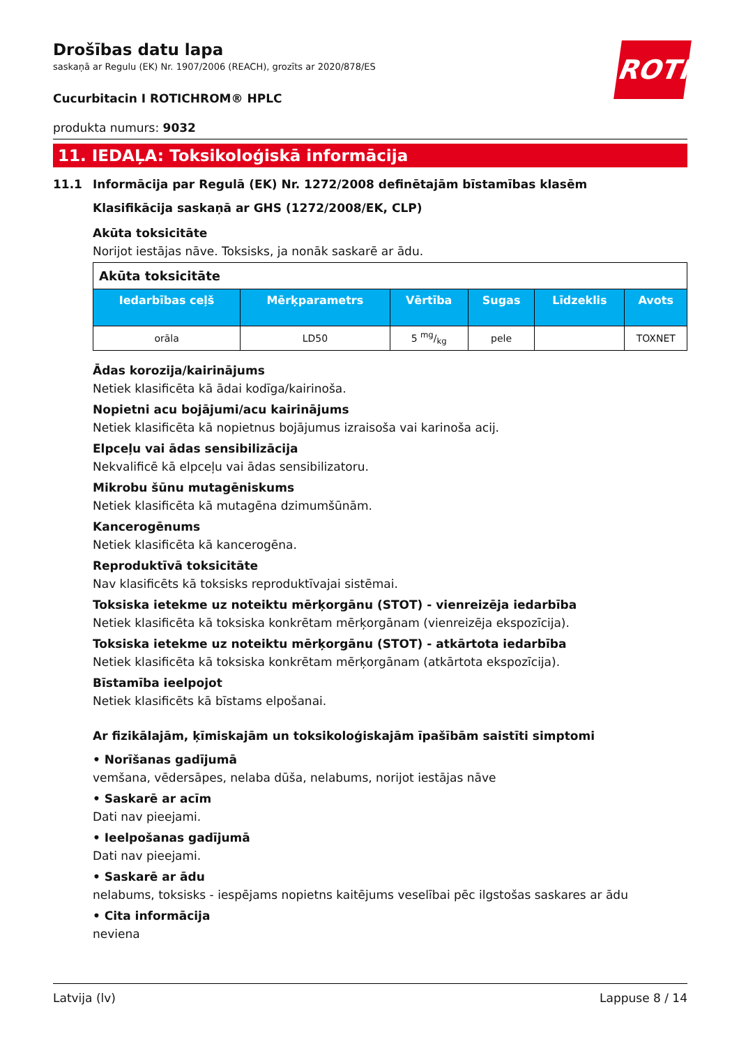ROTH
Drošības datu lapa
saskaņā ar Regulu (EK) Nr. 1907/2006 (REACH), grozīts ar 2020/878/ES
Cucurbitacin I ROTICHROM® HPLC
produkta numurs: 9032
11. IEDAĻA: Toksikoloģiskā informācija
11.1 Informācija par Regulā (EK) Nr. 1272/2008 definētajām bīstamības klasēm
Klasifikācija saskaņā ar GHS (1272/2008/EK, CLP)
Akūta toksicitāte
Norijot iestājas nāve. Toksisks, ja nonāk saskarē ar ādu.
| Akūta toksicitāte | | | | | |
| Iedarbības ceļš | Mērķparametrs | Vērtība | Sugas | Līdzeklis | Avots |
| orāla | LD50 | 5 mg/kg | pele | | TOXNET |
Ādas korozija/kairinājums
Netiek klasificēta kā ādai kodīga/kairinoša.
Nopietni acu bojājumi/acu kairinājums
Netiek klasificēta kā nopietnus bojājumus izraisoša vai karinoša acij.
Elpceļu vai ādas sensibilizācija
Nekvalificē kā elpceļu vai ādas sensibilizatoru.
Mikrobu šūnu mutagēniskums
Netiek klasificēta kā mutagēna dzimumšūnām.
Kancerogēnums
Netiek klasificēta kā kancerogēna.
Reproduktīvā toksicitāte
Nav klasificēts kā toksisks reproduktīvajai sistēmai.
Toksiska ietekme uz noteiktu mērķorgānu (STOT) - vienreizēja iedarbība
Netiek klasificēta kā toksiska konkrētam mērķorgānam (vienreizēja ekspozīcija).
Toksiska ietekme uz noteiktu mērķorgānu (STOT) - atkārtota iedarbība
Netiek klasificēta kā toksiska konkrētam mērķorgānam (atkārtota ekspozīcija).
Bīstamība ieelpojot
Netiek klasificēts kā bīstams elpošanai.
Ar fizikālajām, ķīmiskajām un toksikoloģiskajām īpašībām saistīti simptomi
• Norīšanas gadījumā
vemšana, vēdersāpes, nelaba dūša, nelabums, norijot iestājas nāve
• Saskarē ar acīm
Dati nav pieejami.
• Ieelpošanas gadījumā
Dati nav pieejami.
• Saskarē ar ādu
nelabums, toksisks - iespējams nopietns kaitējums veselībai pēc ilgstošas saskares ar ādu
• Cita informācija
neviena
Latvija (lv) Lappuse 8 / 14